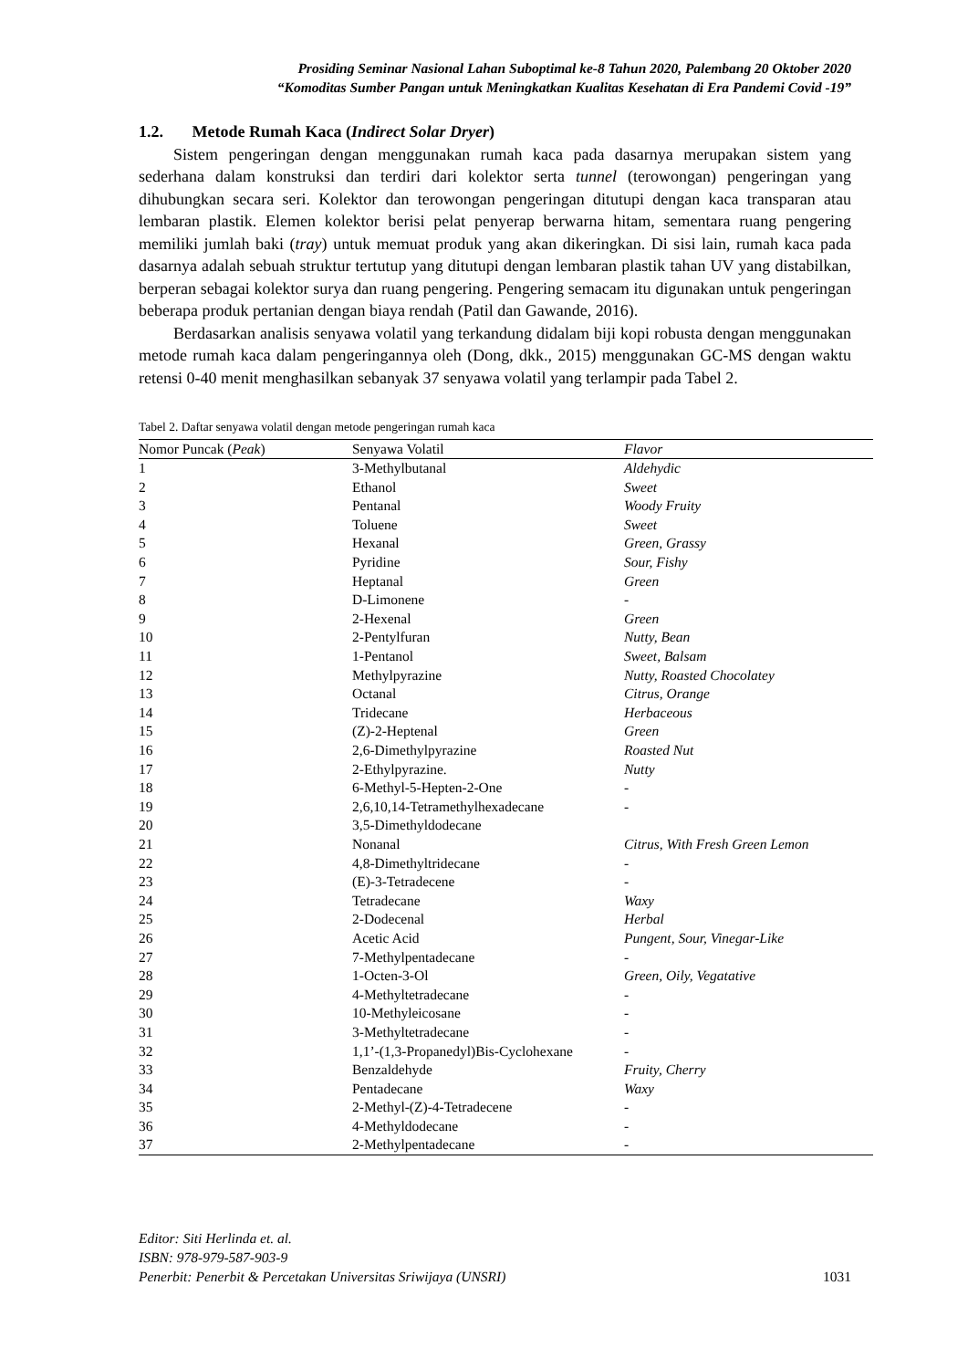Prosiding Seminar Nasional Lahan Suboptimal ke-8 Tahun 2020, Palembang 20 Oktober 2020
“Komoditas Sumber Pangan untuk Meningkatkan Kualitas Kesehatan di Era Pandemi Covid -19”
1.2. Metode Rumah Kaca (Indirect Solar Dryer)
Sistem pengeringan dengan menggunakan rumah kaca pada dasarnya merupakan sistem yang sederhana dalam konstruksi dan terdiri dari kolektor serta tunnel (terowongan) pengeringan yang dihubungkan secara seri. Kolektor dan terowongan pengeringan ditutupi dengan kaca transparan atau lembaran plastik. Elemen kolektor berisi pelat penyerap berwarna hitam, sementara ruang pengering memiliki jumlah baki (tray) untuk memuat produk yang akan dikeringkan. Di sisi lain, rumah kaca pada dasarnya adalah sebuah struktur tertutup yang ditutupi dengan lembaran plastik tahan UV yang distabilkan, berperan sebagai kolektor surya dan ruang pengering. Pengering semacam itu digunakan untuk pengeringan beberapa produk pertanian dengan biaya rendah (Patil dan Gawande, 2016).
Berdasarkan analisis senyawa volatil yang terkandung didalam biji kopi robusta dengan menggunakan metode rumah kaca dalam pengeringannya oleh (Dong, dkk., 2015) menggunakan GC-MS dengan waktu retensi 0-40 menit menghasilkan sebanyak 37 senyawa volatil yang terlampir pada Tabel 2.
Tabel 2. Daftar senyawa volatil dengan metode pengeringan rumah kaca
| Nomor Puncak ( Peak ) | Senyawa Volatil | Flavor |
| --- | --- | --- |
| 1 | 3-Methylbutanal | Aldehydic |
| 2 | Ethanol | Sweet |
| 3 | Pentanal | Woody Fruity |
| 4 | Toluene | Sweet |
| 5 | Hexanal | Green, Grassy |
| 6 | Pyridine | Sour, Fishy |
| 7 | Heptanal | Green |
| 8 | D-Limonene | - |
| 9 | 2-Hexenal | Green |
| 10 | 2-Pentylfuran | Nutty, Bean |
| 11 | 1-Pentanol | Sweet, Balsam |
| 12 | Methylpyrazine | Nutty, Roasted Chocolatey |
| 13 | Octanal | Citrus, Orange |
| 14 | Tridecane | Herbaceous |
| 15 | (Z)-2-Heptenal | Green |
| 16 | 2,6-Dimethylpyrazine | Roasted Nut |
| 17 | 2-Ethylpyrazine. | Nutty |
| 18 | 6-Methyl-5-Hepten-2-One | - |
| 19 | 2,6,10,14-Tetramethylhexadecane | - |
| 20 | 3,5-Dimethyldodecane | |
| 21 | Nonanal | Citrus, With Fresh Green Lemon |
| 22 | 4,8-Dimethyltridecane | - |
| 23 | (E)-3-Tetradecene | - |
| 24 | Tetradecane | Waxy |
| 25 | 2-Dodecenal | Herbal |
| 26 | Acetic Acid | Pungent, Sour, Vinegar-Like |
| 27 | 7-Methylpentadecane | - |
| 28 | 1-Octen-3-Ol | Green, Oily, Vegatative |
| 29 | 4-Methyltetradecane | - |
| 30 | 10-Methyleicosane | - |
| 31 | 3-Methyltetradecane | - |
| 32 | 1,1’-(1,3-Propanedyl)Bis-Cyclohexane | - |
| 33 | Benzaldehyde | Fruity, Cherry |
| 34 | Pentadecane | Waxy |
| 35 | 2-Methyl-(Z)-4-Tetradecene | - |
| 36 | 4-Methyldodecane | - |
| 37 | 2-Methylpentadecane | - |
Editor: Siti Herlinda et. al.
ISBN: 978-979-587-903-9
Penerbit: Penerbit & Percetakan Universitas Sriwijaya (UNSRI) 1031